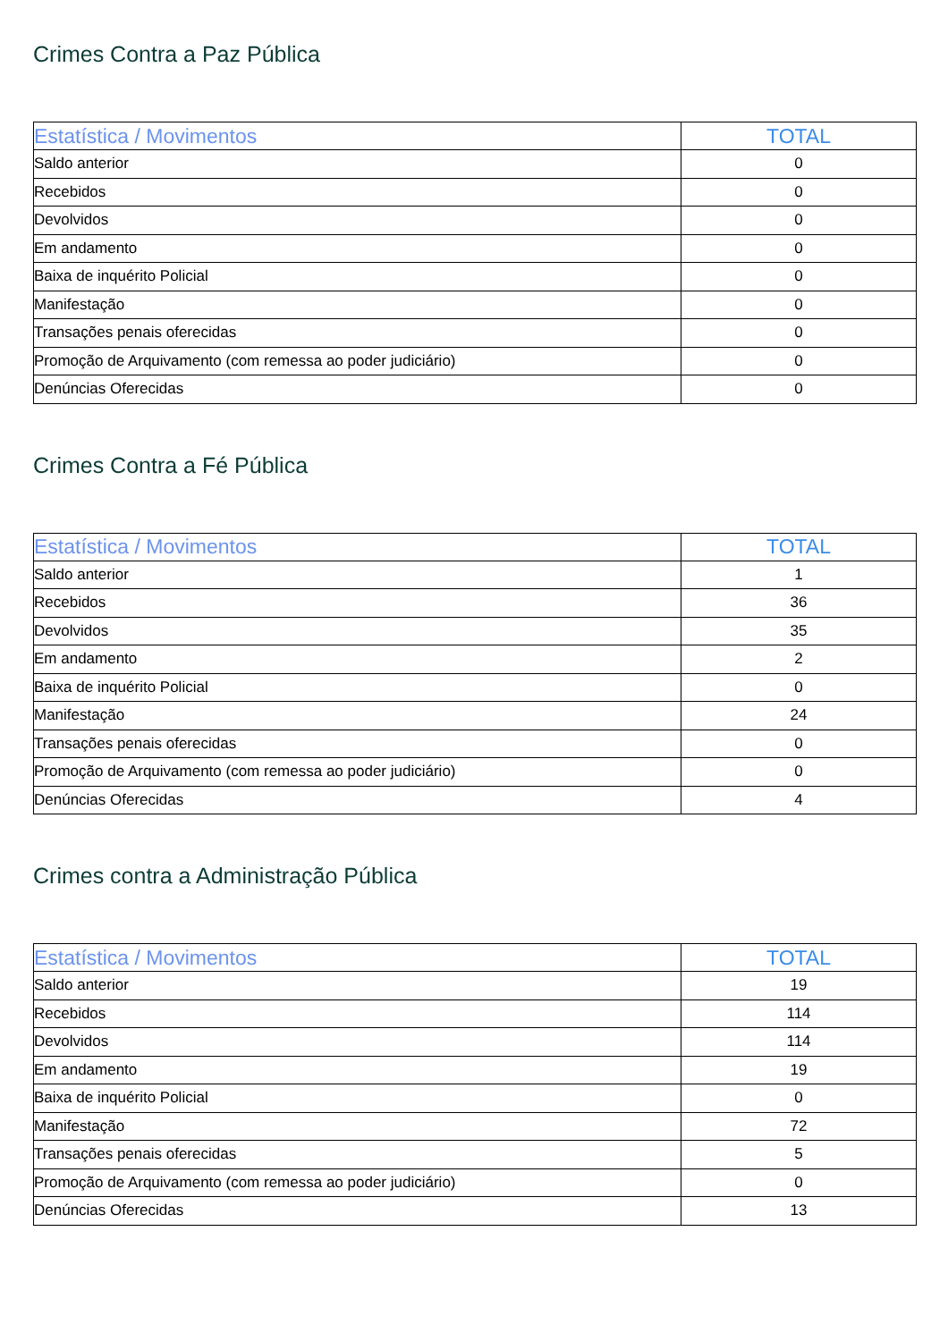Crimes Contra a Paz Pública
| Estatística / Movimentos | TOTAL |
| --- | --- |
| Saldo anterior | 0 |
| Recebidos | 0 |
| Devolvidos | 0 |
| Em andamento | 0 |
| Baixa de inquérito Policial | 0 |
| Manifestação | 0 |
| Transações penais oferecidas | 0 |
| Promoção de Arquivamento (com remessa ao poder judiciário) | 0 |
| Denúncias Oferecidas | 0 |
Crimes Contra a Fé Pública
| Estatística / Movimentos | TOTAL |
| --- | --- |
| Saldo anterior | 1 |
| Recebidos | 36 |
| Devolvidos | 35 |
| Em andamento | 2 |
| Baixa de inquérito Policial | 0 |
| Manifestação | 24 |
| Transações penais oferecidas | 0 |
| Promoção de Arquivamento (com remessa ao poder judiciário) | 0 |
| Denúncias Oferecidas | 4 |
Crimes contra a Administração Pública
| Estatística / Movimentos | TOTAL |
| --- | --- |
| Saldo anterior | 19 |
| Recebidos | 114 |
| Devolvidos | 114 |
| Em andamento | 19 |
| Baixa de inquérito Policial | 0 |
| Manifestação | 72 |
| Transações penais oferecidas | 5 |
| Promoção de Arquivamento (com remessa ao poder judiciário) | 0 |
| Denúncias Oferecidas | 13 |